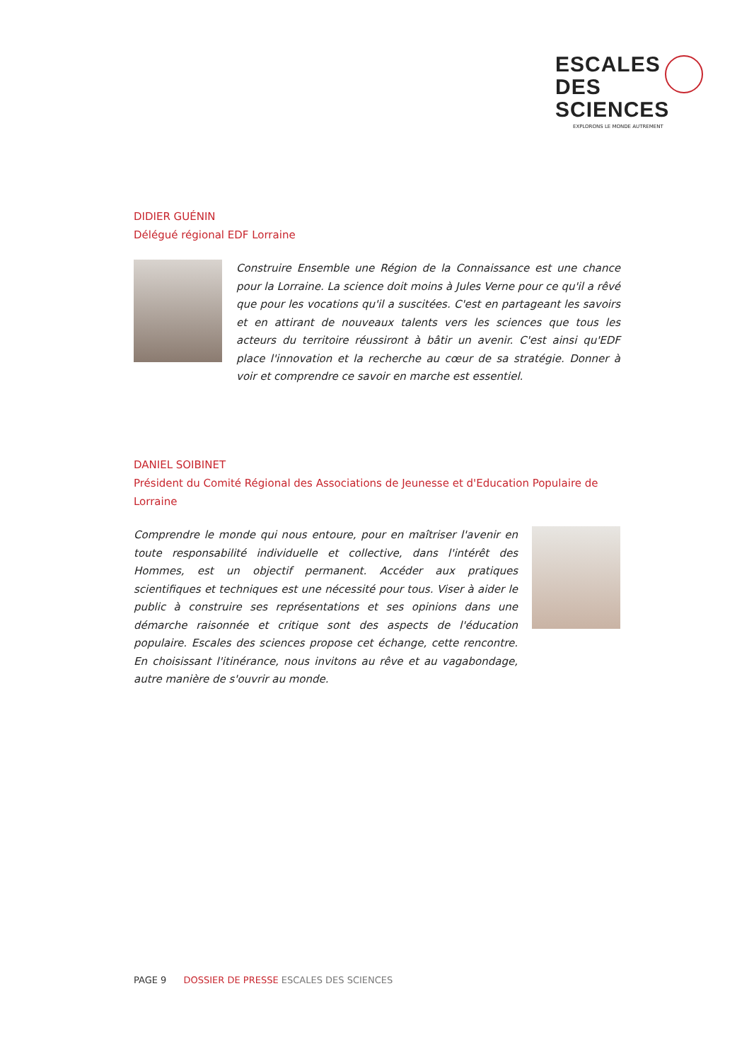ESCALES
DES SCIENCES
EXPLORONS LE MONDE AUTREMENT
DIDIER GUÉNIN
Délégué régional EDF Lorraine
Construire Ensemble une Région de la Connaissance est une chance pour la Lorraine. La science doit moins à Jules Verne pour ce qu'il a rêvé que pour les vocations qu'il a suscitées. C'est en partageant les savoirs et en attirant de nouveaux talents vers les sciences que tous les acteurs du territoire réussiront à bâtir un avenir. C'est ainsi qu'EDF place l'innovation et la recherche au cœur de sa stratégie. Donner à voir et comprendre ce savoir en marche est essentiel.
DANIEL SOIBINET
Président du Comité Régional des Associations de Jeunesse et d'Education Populaire de Lorraine
Comprendre le monde qui nous entoure, pour en maîtriser l'avenir en toute responsabilité individuelle et collective, dans l'intérêt des Hommes, est un objectif permanent. Accéder aux pratiques scientifiques et techniques est une nécessité pour tous. Viser à aider le public à construire ses représentations et ses opinions dans une démarche raisonnée et critique sont des aspects de l'éducation populaire. Escales des sciences propose cet échange, cette rencontre. En choisissant l'itinérance, nous invitons au rêve et au vagabondage, autre manière de s'ouvrir au monde.
PAGE 9 DOSSIER DE PRESSE ESCALES DES SCIENCES